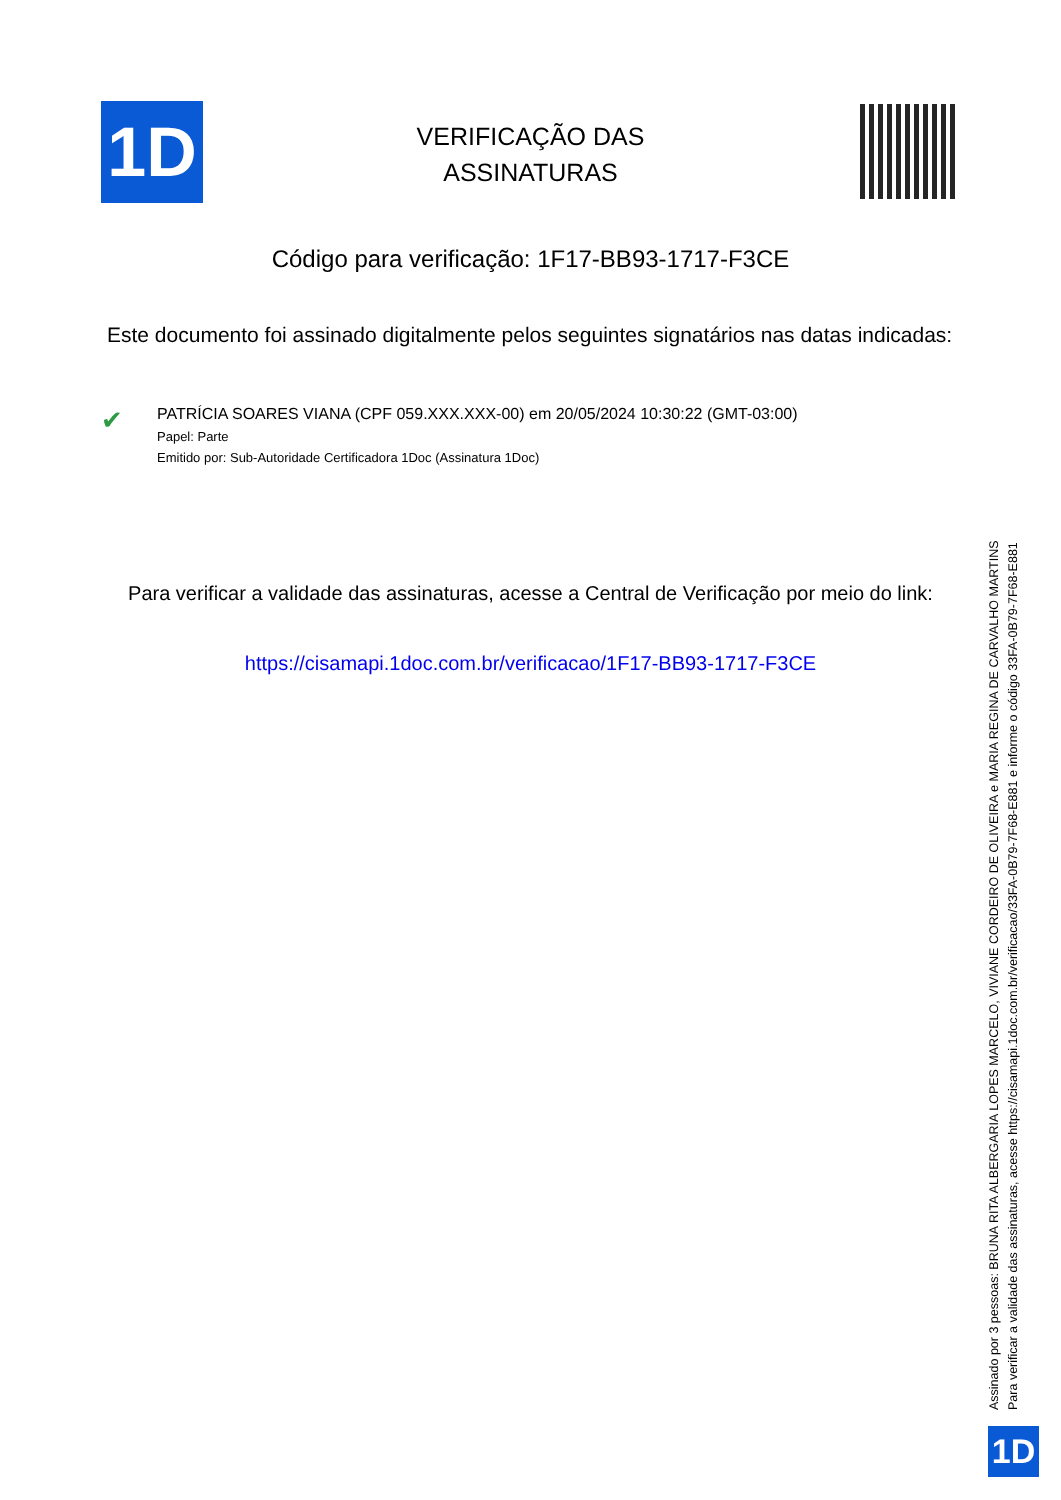1D
VERIFICAÇÃO DAS
ASSINATURAS
Código para verificação: 1F17-BB93-1717-F3CE
Este documento foi assinado digitalmente pelos seguintes signatários nas datas indicadas:
✔
PATRÍCIA SOARES VIANA (CPF 059.XXX.XXX-00) em 20/05/2024 10:30:22 (GMT-03:00)
Papel: Parte
Emitido por: Sub-Autoridade Certificadora 1Doc (Assinatura 1Doc)
Para verificar a validade das assinaturas, acesse a Central de Verificação por meio do link:
https://cisamapi.1doc.com.br/verificacao/1F17-BB93-1717-F3CE
Assinado por 3 pessoas: BRUNA RITA ALBERGARIA LOPES MARCELO, VIVIANE CORDEIRO DE OLIVEIRA e MARIA REGINA DE CARVALHO MARTINS
Para verificar a validade das assinaturas, acesse https://cisamapi.1doc.com.br/verificacao/33FA-0B79-7F68-E881 e informe o código 33FA-0B79-7F68-E881
1D